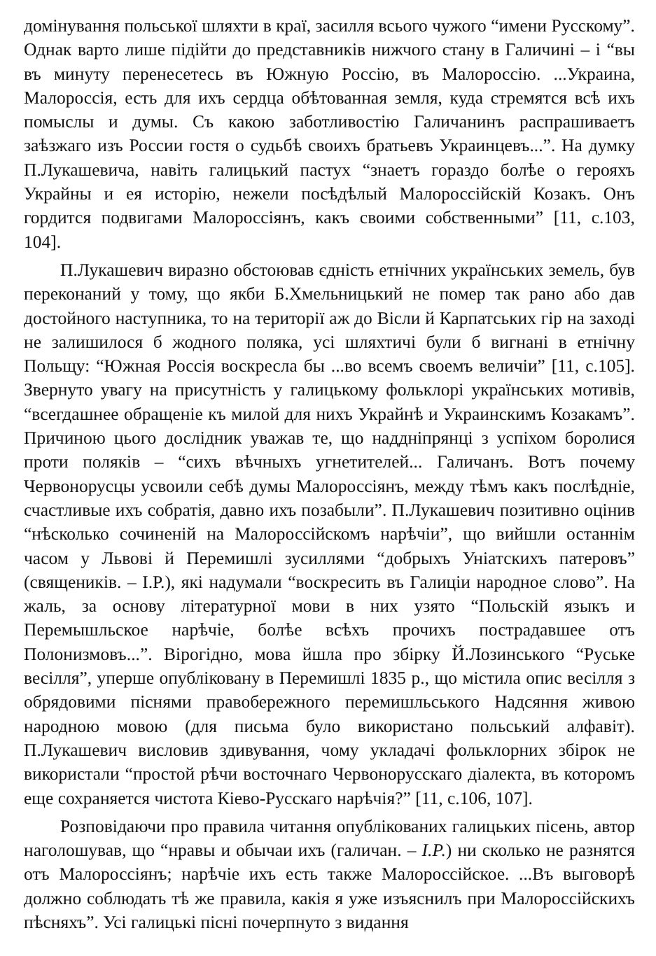домінування польської шляхти в краї, засилля всього чужого “имени Русскому”. Однак варто лише підійти до представників нижчого стану в Галичині – і “вы въ минуту перенесетесь въ Южную Россію, въ Малороссію. ...Украина, Малороссія, есть для ихъ сердца обѣтованная земля, куда стремятся всѣ ихъ помыслы и думы. Съ какою заботливостію Галичанинъ распрашиваетъ заѣзжаго изъ России гостя о судьбѣ своихъ братьевъ Украинцевъ...”. На думку П.Лукашевича, навіть галицький пастух “знаетъ гораздо болѣе о герояхъ Украйны и ея исторію, нежели посѣдѣлый Малороссійскій Козакъ. Онъ гордится подвигами Малороссіянъ, какъ своими собственными” [11, с.103, 104].
П.Лукашевич виразно обстоював єдність етнічних українських земель, був переконаний у тому, що якби Б.Хмельницький не помер так рано або дав достойного наступника, то на території аж до Вісли й Карпатських гір на заході не залишилося б жодного поляка, усі шляхтичі були б вигнані в етнічну Польщу: “Южная Россія воскресла бы ...во всемъ своемъ величіи” [11, с.105]. Звернуто увагу на присутність у галицькому фольклорі українських мотивів, “всегдашнее обращеніе къ милой для нихъ Украйнѣ и Украинскимъ Козакамъ”. Причиною цього дослідник уважав те, що наддніпрянці з успіхом боролися проти поляків – “сихъ вѣчныхъ угнетителей... Галичанъ. Вотъ почему Червонорусцы усвоили себѣ думы Малороссіянъ, между тѣмъ какъ послѣдніе, счастливые ихъ собратія, давно ихъ позабыли”. П.Лукашевич позитивно оцінив “нѣсколько сочиненій на Малороссійскомъ нарѣчіи”, що вийшли останнім часом у Львові й Перемишлі зусиллями “добрыхъ Уніатскихъ патеровъ” (священиків. – І.Р.), які надумали “воскресить въ Галиціи народное слово”. На жаль, за основу літературної мови в них узято “Польскій языкъ и Перемышльское нарѣчіе, болѣе всѣхъ прочихъ пострадавшее отъ Полонизмовъ...”. Вірогідно, мова йшла про збірку Й.Лозинського “Руське весілля”, уперше опубліковану в Перемишлі 1835 р., що містила опис весілля з обрядовими піснями правобережного перемишльського Надсяння живою народною мовою (для письма було використано польський алфавіт). П.Лукашевич висловив здивування, чому укладачі фольклорних збірок не використали “простой рѣчи восточнаго Червонорусскаго діалекта, въ которомъ еще сохраняется чистота Кіево-Русскаго нарѣчія?” [11, с.106, 107].
Розповідаючи про правила читання опублікованих галицьких пісень, автор наголошував, що “нравы и обычаи ихъ (галичан. – І.Р.) ни сколько не разнятся отъ Малороссіянъ; нарѣчіе ихъ есть также Малороссійское. ...Въ выговорѣ должно соблюдать тѣ же правила, какія я уже изъяснилъ при Малороссійскихъ пѣсняхъ”. Усі галицькі пісні почерпнуто з видання